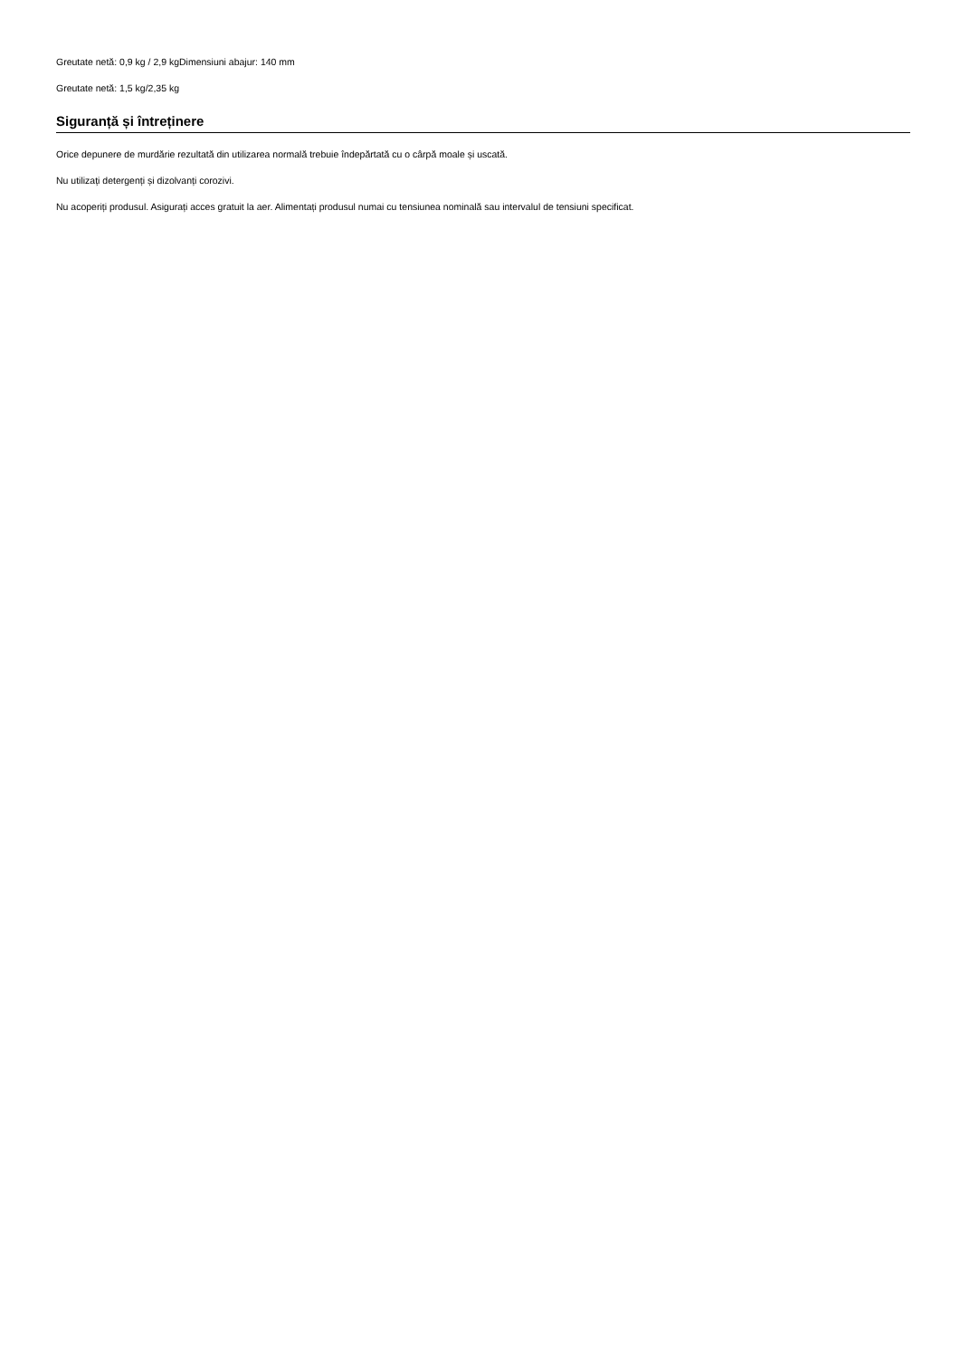Greutate netă: 0,9 kg / 2,9 kgDimensiuni abajur: 140 mm
Greutate netă: 1,5 kg/2,35 kg
Siguranță și întreținere
Orice depunere de murdărie rezultată din utilizarea normală trebuie îndepărtată cu o cârpă moale și uscată.
Nu utilizați detergenți și dizolvanți corozivi.
Nu acoperiți produsul. Asigurați acces gratuit la aer. Alimentați produsul numai cu tensiunea nominală sau intervalul de tensiuni specificat.